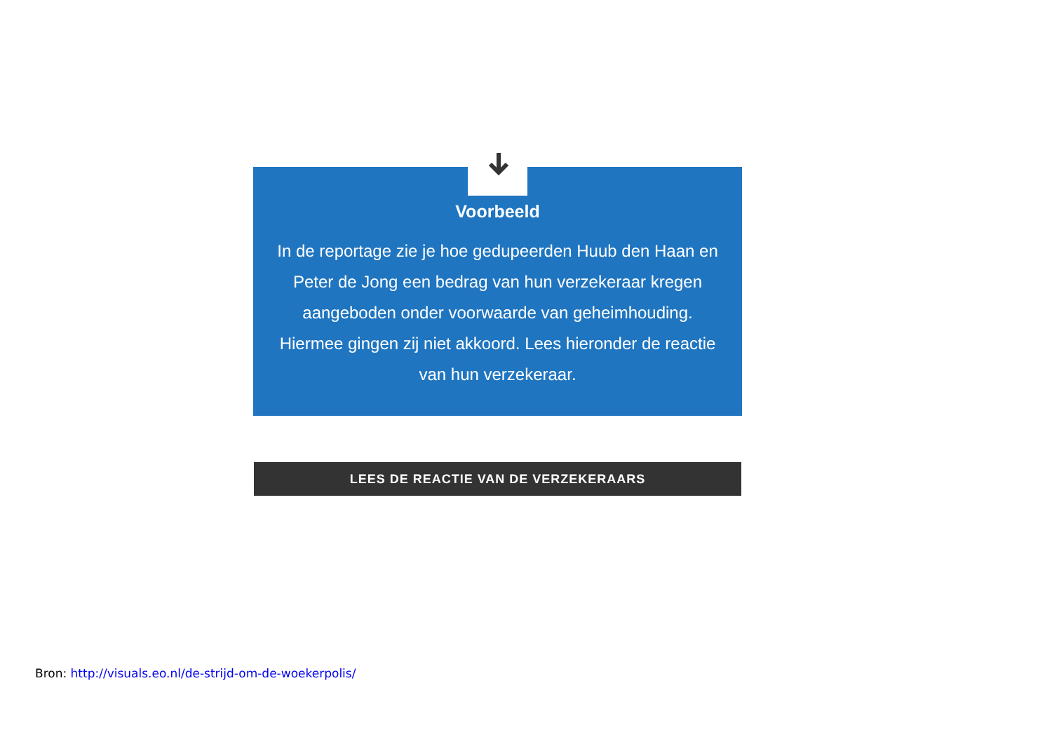Voorbeeld
In de reportage zie je hoe gedupeerden Huub den Haan en Peter de Jong een bedrag van hun verzekeraar kregen aangeboden onder voorwaarde van geheimhouding. Hiermee gingen zij niet akkoord. Lees hieronder de reactie van hun verzekeraar.
LEES DE REACTIE VAN DE VERZEKERAARS
Bron: http://visuals.eo.nl/de-strijd-om-de-woekerpolis/